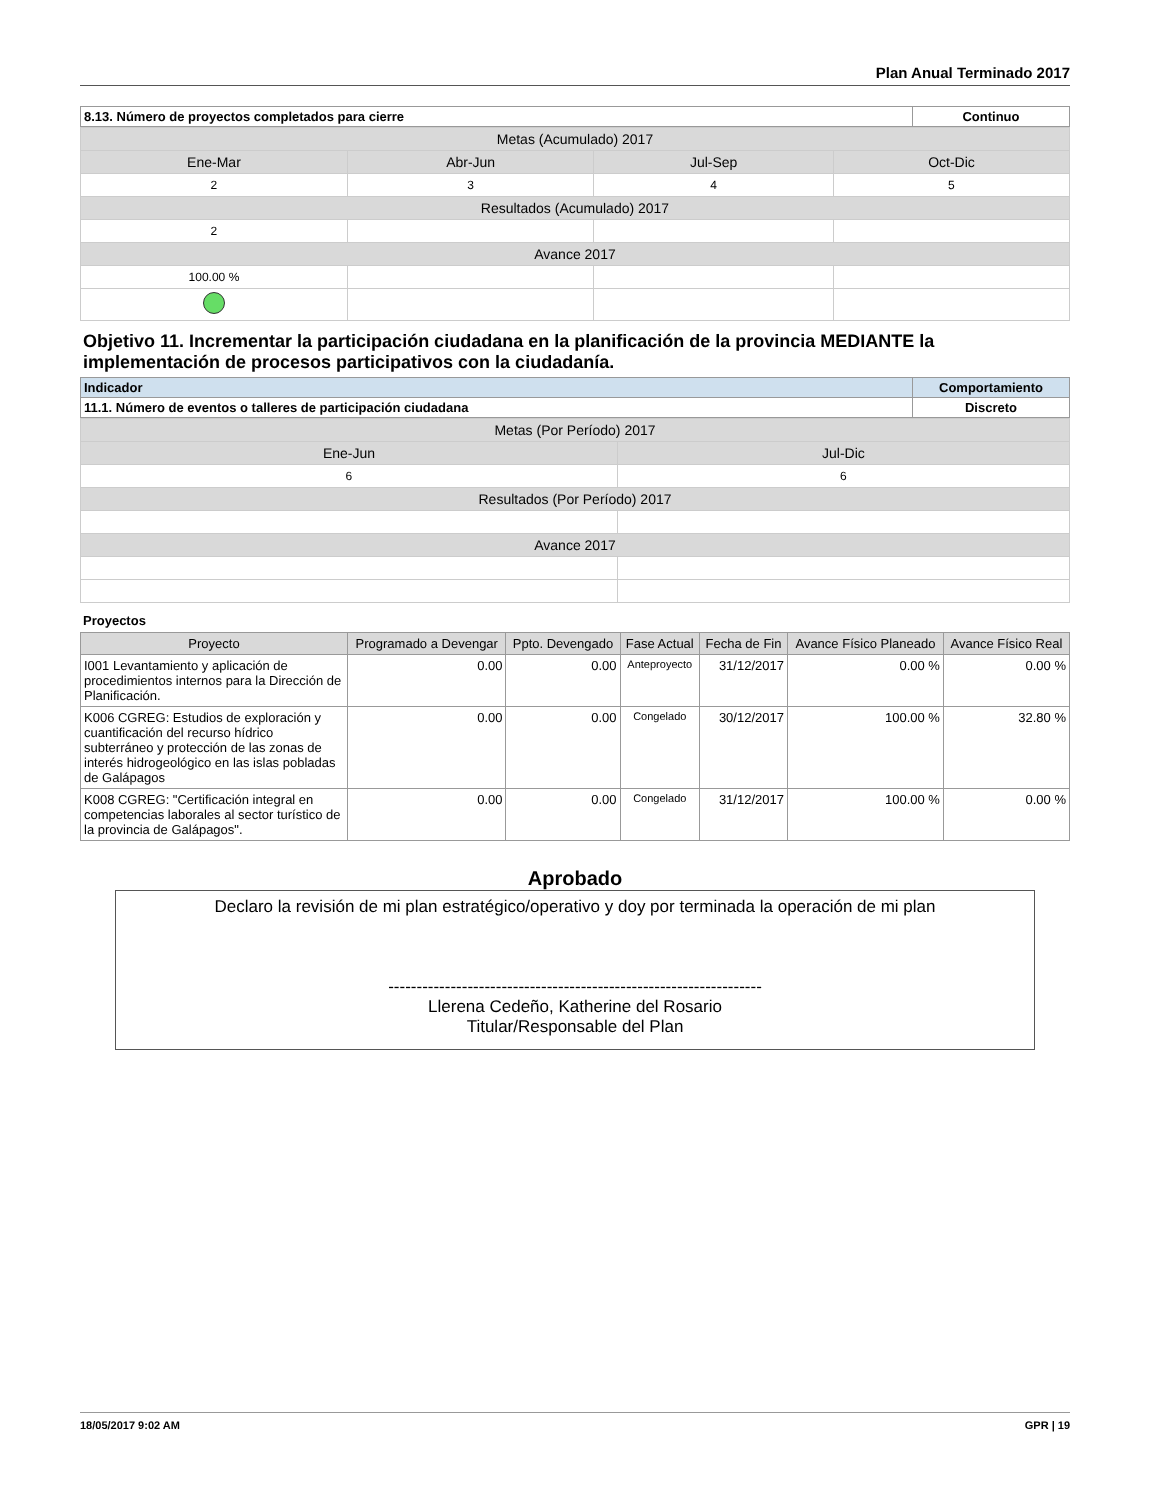Plan Anual Terminado 2017
| 8.13. Número de proyectos completados para cierre | Continuo |
| Metas (Acumulado) 2017 | | | |
| Ene-Mar | Abr-Jun | Jul-Sep | Oct-Dic |
| 2 | 3 | 4 | 5 |
| Resultados (Acumulado) 2017 | | | |
| 2 | | | |
| Avance 2017 | | | |
| 100.00 % | | | |
Objetivo 11. Incrementar la participación ciudadana en la planificación de la provincia MEDIANTE la implementación de procesos participativos con la ciudadanía.
| Indicador | Comportamiento |
| 11.1. Número de eventos o talleres de participación ciudadana | Discreto |
| Metas (Por Período) 2017 | |
| Ene-Jun | Jul-Dic |
| 6 | 6 |
| Resultados (Por Período) 2017 | |
| Avance 2017 | |
Proyectos
| Proyecto | Programado a Devengar | Ppto. Devengado | Fase Actual | Fecha de Fin | Avance Físico Planeado | Avance Físico Real |
| --- | --- | --- | --- | --- | --- | --- |
| I001 Levantamiento y aplicación de procedimientos internos para la Dirección de Planificación. | 0.00 | 0.00 | Anteproyecto | 31/12/2017 | 0.00 % | 0.00 % |
| K006 CGREG: Estudios de exploración y cuantificación del recurso hídrico subterráneo y protección de las zonas de interés hidrogeológico en las islas pobladas de Galápagos | 0.00 | 0.00 | Congelado | 30/12/2017 | 100.00 % | 32.80 % |
| K008 CGREG: "Certificación integral en competencias laborales al sector turístico de la provincia de Galápagos". | 0.00 | 0.00 | Congelado | 31/12/2017 | 100.00 % | 0.00 % |
Aprobado
Declaro la revisión de mi plan estratégico/operativo y doy por terminada la operación de mi plan
------------------------------------------------------------------
Llerena Cedeño, Katherine del Rosario
Titular/Responsable del Plan
18/05/2017 9:02 AM GPR | 19